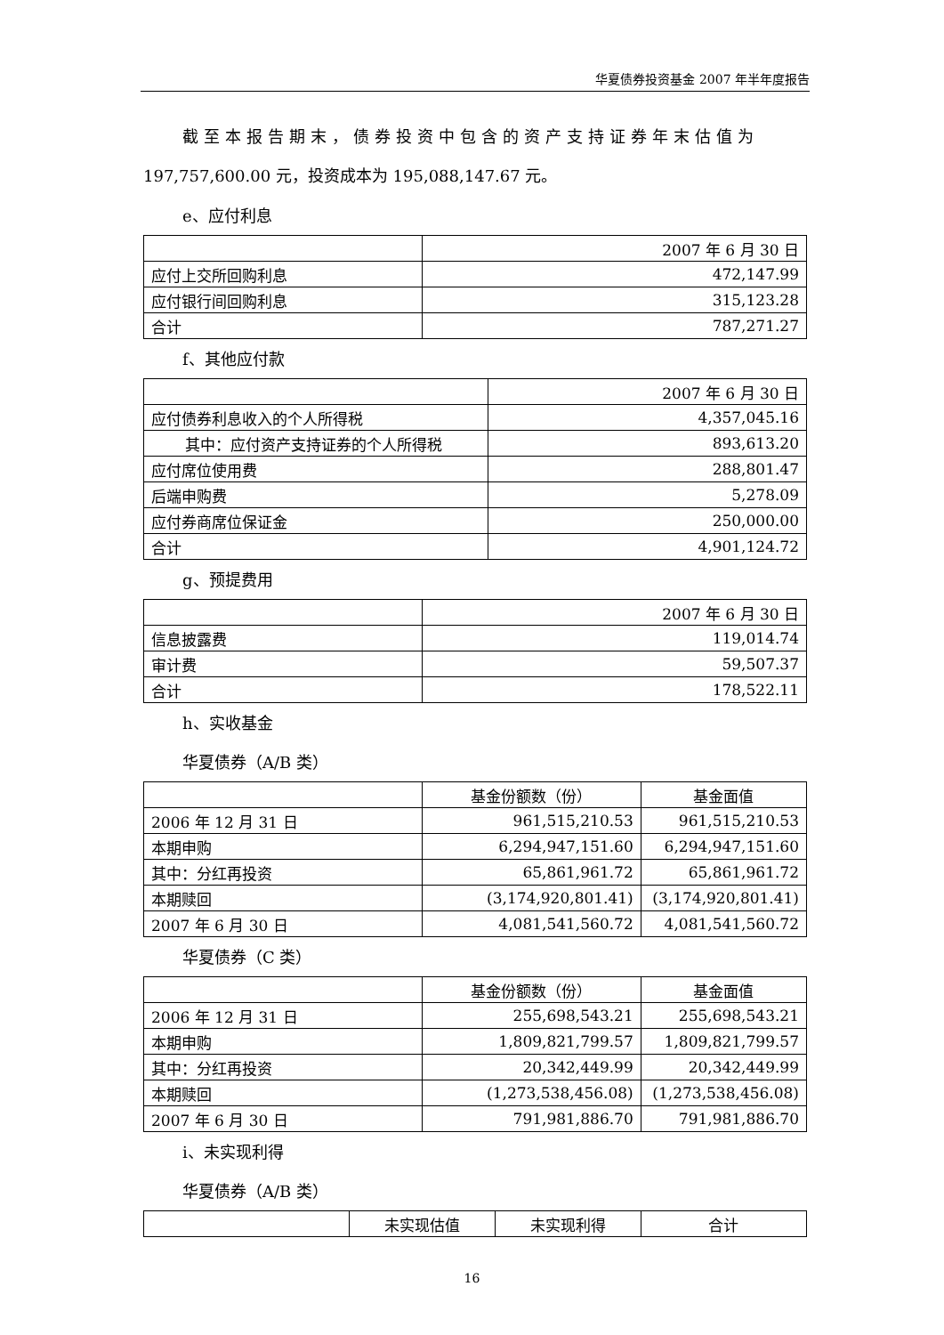华夏债券投资基金 2007 年半年度报告
截至本报告期末，债券投资中包含的资产支持证券年末估值为
197,757,600.00 元，投资成本为 195,088,147.67 元。
e、应付利息
| | 2007 年 6 月 30 日 |
| 应付上交所回购利息 | 472,147.99 |
| 应付银行间回购利息 | 315,123.28 |
| 合计 | 787,271.27 |
f、其他应付款
| | 2007 年 6 月 30 日 |
| 应付债券利息收入的个人所得税 | 4,357,045.16 |
| 其中：应付资产支持证券的个人所得税 | 893,613.20 |
| 应付席位使用费 | 288,801.47 |
| 后端申购费 | 5,278.09 |
| 应付券商席位保证金 | 250,000.00 |
| 合计 | 4,901,124.72 |
g、预提费用
| | 2007 年 6 月 30 日 |
| 信息披露费 | 119,014.74 |
| 审计费 | 59,507.37 |
| 合计 | 178,522.11 |
h、实收基金
华夏债券（A/B 类）
| | 基金份额数（份） | 基金面值 |
| 2006 年 12 月 31 日 | 961,515,210.53 | 961,515,210.53 |
| 本期申购 | 6,294,947,151.60 | 6,294,947,151.60 |
| 其中：分红再投资 | 65,861,961.72 | 65,861,961.72 |
| 本期赎回 | (3,174,920,801.41) | (3,174,920,801.41) |
| 2007 年 6 月 30 日 | 4,081,541,560.72 | 4,081,541,560.72 |
华夏债券（C 类）
| | 基金份额数（份） | 基金面值 |
| 2006 年 12 月 31 日 | 255,698,543.21 | 255,698,543.21 |
| 本期申购 | 1,809,821,799.57 | 1,809,821,799.57 |
| 其中：分红再投资 | 20,342,449.99 | 20,342,449.99 |
| 本期赎回 | (1,273,538,456.08) | (1,273,538,456.08) |
| 2007 年 6 月 30 日 | 791,981,886.70 | 791,981,886.70 |
i、未实现利得
华夏债券（A/B 类）
| | 未实现估值 | 未实现利得 | 合计 |
16